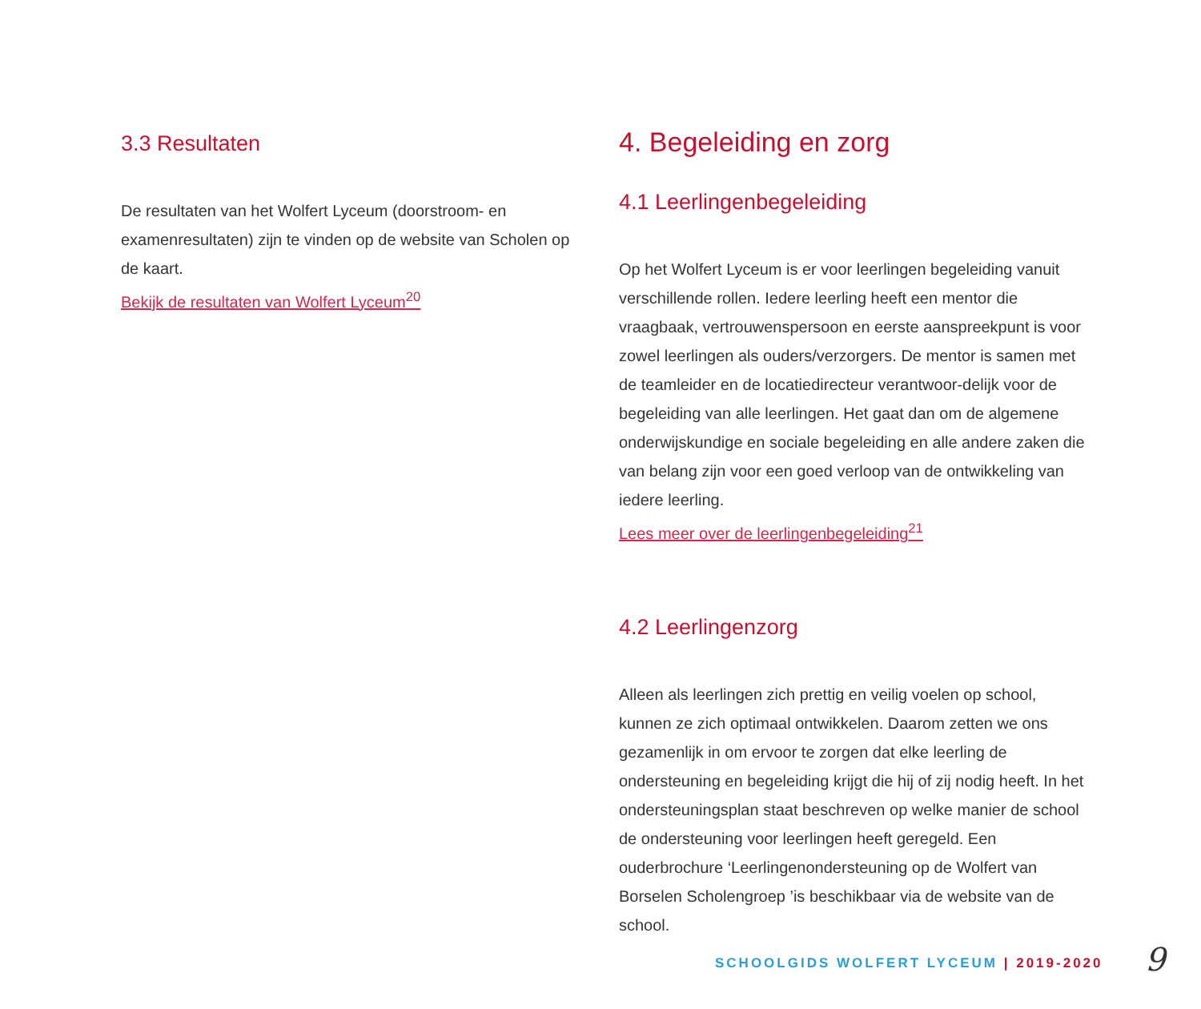3.3 Resultaten
De resultaten van het Wolfert Lyceum (doorstroom- en examenresultaten) zijn te vinden op de website van Scholen op de kaart.
Bekijk de resultaten van Wolfert Lyceum<sup>20</sup>
4. Begeleiding en zorg
4.1 Leerlingenbegeleiding
Op het Wolfert Lyceum is er voor leerlingen begeleiding vanuit verschillende rollen. Iedere leerling heeft een mentor die vraagbaak, vertrouwenspersoon en eerste aanspreekpunt is voor zowel leerlingen als ouders/verzorgers. De mentor is samen met de teamleider en de locatiedirecteur verantwoor-delijk voor de begeleiding van alle leerlingen. Het gaat dan om de algemene onderwijskundige en sociale begeleiding en alle andere zaken die van belang zijn voor een goed verloop van de ontwikkeling van iedere leerling.
Lees meer over de leerlingenbegeleiding<sup>21</sup>
4.2 Leerlingenzorg
Alleen als leerlingen zich prettig en veilig voelen op school, kunnen ze zich optimaal ontwikkelen. Daarom zetten we ons gezamenlijk in om ervoor te zorgen dat elke leerling de ondersteuning en begeleiding krijgt die hij of zij nodig heeft. In het ondersteuningsplan staat beschreven op welke manier de school de ondersteuning voor leerlingen heeft geregeld. Een ouderbrochure ‘Leerlingenondersteuning op de Wolfert van Borselen Scholengroep ’is beschikbaar via de website van de school.
SCHOOLGIDS WOLFERT LYCEUM | 2019-2020
9